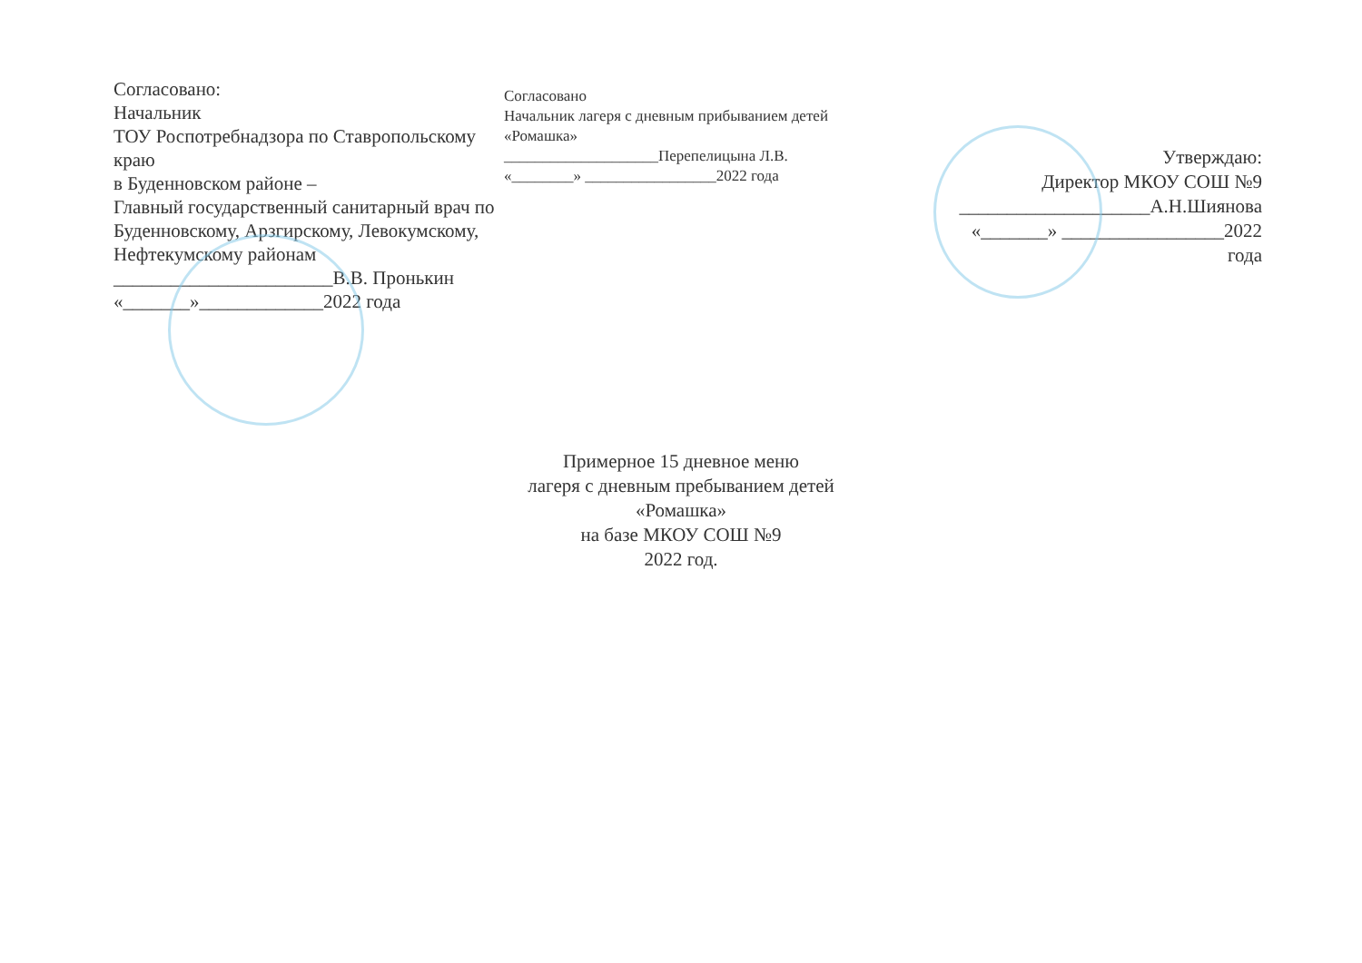Согласовано:
Начальник
ТОУ Роспотребнадзора по Ставропольскому краю
в Буденновском районе –
Главный государственный санитарный врач по Буденновскому, Арзгирскому, Левокумскому, Нефтекумскому районам
_______________________В.В. Пронькин
«_______»_____________2022 года
Согласовано
Начальник лагеря с дневным прибыванием детей «Ромашка»
____________________Перепелицына Л.В.
«________» _________________2022 года
Утверждаю:
Директор МКОУ СОШ №9
____________________А.Н.Шиянова
«_______» _________________2022 года
Примерное 15 дневное меню
лагеря с дневным пребыванием детей
«Ромашка»
на базе МКОУ СОШ №9
2022 год.